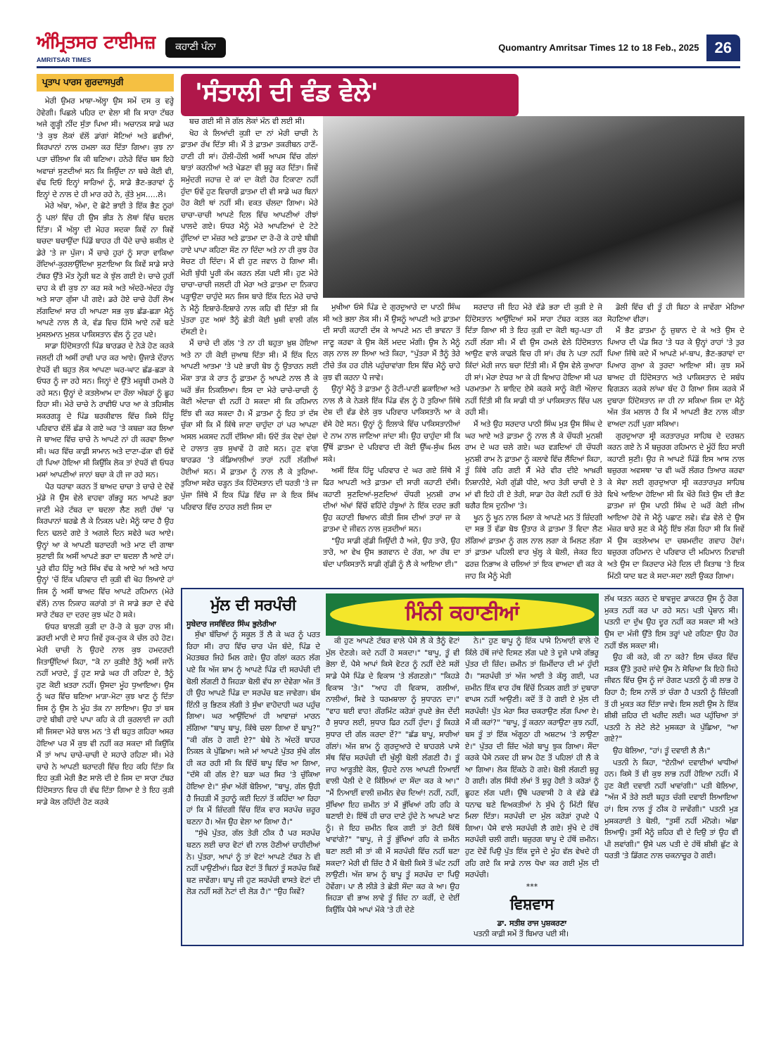ਅੰਮ੍ਰਿਤਸਰ ਟਾਈਮਜ਼
AMRITSAR TIMES
ਕਹਾਣੀ ਪੰਨਾ
Quomantry Amritsar Times 12 to 18 Feb., 2025 26
ਪ੍ਰਤਾਪ ਪਾਰਸ ਗੁਰਦਾਸਪੁਰੀ
ਮੇਰੀ ਉਮਰ ਮਾਸ਼ਾ-ਅੱਲ੍ਹਾ ਉਸ ਸਮੇਂ ਦਸ ਕੁ ਵਰ੍ਹੇ ਹੋਵੇਗੀ। ਪਿਛਲੇ ਪਹਿਰ ਦਾ ਵੇਲਾ ਸੀ ਕਿ ਸਾਰਾ ਟੱਬਰ ਅਜੇ ਗੂੜ੍ਹੀ ਨੀਂਦ ਸੁੱਤਾ ਪਿਆ ਸੀ। ਅਚਾਨਕ ਸਾਡੇ ਘਰ 'ਤੇ ਕੁਝ ਲੋਕਾਂ ਵੱਲੋਂ ਡਾਂਗਾਂ ਸੋਟਿਆਂ ਅਤੇ ਛਵੀਆਂ, ਕਿਰਪਾਨਾਂ ਨਾਲ ਹਮਲਾ ਕਰ ਦਿੱਤਾ ਗਿਆ। ਕੁਝ ਨਾ ਪਤਾ ਚੱਲਿਆ ਕਿ ਕੀ ਬਣਿਆ। ਹਨੇਰੇ ਵਿੱਚ ਬਸ ਇਹੋ ਅਵਾਜ਼ਾਂ ਸੁਣਦੀਆਂ ਸਨ ਕਿ ਜਿਉਂਦਾ ਨਾ ਬਚੇ ਕੋਈ ਵੀ, ਵੱਢ ਦਿਓ ਇਨ੍ਹਾਂ ਸਾਰਿਆਂ ਨੂੰ, ਸਾਡੇ ਭੈਣ-ਭਰਾਵਾਂ ਨੂੰ ਇਨ੍ਹਾਂ ਦੇ ਨਾਲ ਦੇ ਹੀ ਮਾਰ ਰਹੇ ਨੇ, ਕੁੱਤੇ ਮੁਸ.....ਲੇ।
ਮੇਰੇ ਅੱਬਾ, ਅੰਮਾ, ਦੋ ਛੋਟੇ ਭਾਈ ਤੇ ਇੱਕ ਭੈਣ ਨੂਰਾਂ ਨੂੰ ਪਲਾਂ ਵਿੱਚ ਹੀ ਉਸ ਭੀੜ ਨੇ ਲੋਥਾਂ ਵਿੱਚ ਬਦਲ ਦਿੱਤਾ। ਮੈਂ ਅੱਲ੍ਹਾ ਦੀ ਮੇਹਰ ਸਦਕਾ ਕਿਵੇਂ ਨਾ ਕਿਵੇਂ ਬਚਦਾ ਬਚਾਉਂਦਾ ਪਿੰਡੋਂ ਬਾਹਰ ਹੀ ਪੈਂਦੇ ਚਾਚੇ ਸ਼ਕੀਲ ਦੇ ਡੇਰੇ 'ਤੇ ਜਾ ਪੁੱਜਾ। ਮੈਂ ਚਾਚੇ ਹੁਰਾਂ ਨੂੰ ਸਾਰਾ ਵਾਕਿਆ ਰੋਂਦਿਆਂ-ਕੁਰਲਾਉਂਦਿਆ ਸੁਣਾਇਆ ਕਿ ਕਿਵੇਂ ਸਾਡੇ ਸਾਰੇ ਟੱਬਰ ਉੱਤੇ ਮੌਤ ਨ੍ਹੇਰੀ ਬਣ ਕੇ ਝੁੱਲ ਗਈ ਏ। ਚਾਚੇ ਹੁਰੀਂ ਚਾਹ ਕੇ ਵੀ ਕੁਝ ਨਾ ਕਰ ਸਕੇ ਅਤੇ ਅੰਦਰੋ-ਅੰਦਰ ਹੰਝੂ ਅਤੇ ਸਾਰਾ ਗੁੱਸਾ ਪੀ ਗਏ। ਡਰੇ ਹੋਏ ਚਾਚੇ ਹੋਰੀਂ ਲੋਅ ਲੱਗਦਿਆਂ ਸਾਰ ਹੀ ਆਪਣਾ ਸਭ ਕੁਝ ਛੱਡ-ਛੜਾ ਮੈਨੂੰ ਆਪਣੇ ਨਾਲ ਲੈ ਕੇ, ਵੰਡ ਵਿਚ ਹਿੱਸੇ ਆਏ ਨਵੇਂ ਬਣੇ ਮੁਸਲਮਾਨ ਮੁਲਕ ਪਾਕਿਸਤਾਨ ਵੱਲ ਨੂੰ ਟੁਰ ਪਏ।
ਸਾਡਾ ਹਿੰਦੋਸਤਾਨੀ ਪਿੰਡ ਬਾਰਡਰ ਦੇ ਨੇੜੇ ਹੋਣ ਕਰਕੇ ਜਲਦੀ ਹੀ ਅਸੀਂ ਰਾਵੀ ਪਾਰ ਕਰ ਆਏ। ਉਜਾੜੇ ਦੌਰਾਨ ਏਧਰੋਂ ਵੀ ਬਹੁਤ ਲੋਕ ਆਪਣਾ ਘਰ-ਘਾਟ ਛੱਡ-ਛੜਾ ਕੇ ਓਧਰ ਨੂੰ ਜਾ ਰਹੇ ਸਨ। ਜਿਨ੍ਹਾਂ ਦੇ ਉੱਤੇ ਮਜ਼੍ਹਬੀ ਹਮਲੇ ਹੋ ਰਹੇ ਸਨ। ਉਨ੍ਹਾਂ ਦੇ ਕਤਲੇਆਮ ਦਾ ਰੌਲਾ ਅੰਬਰਾਂ ਨੂੰ ਛੂਹ ਰਿਹਾ ਸੀ। ਮੇਰੇ ਚਾਚੇ ਨੇ ਰਾਵੀਓਂ ਪਾਰ ਆ ਕੇ ਤਹਿਸੀਲ ਸਕਰਗੜ੍ਹ ਦੇ ਪਿੰਡ ਬਰਕੀਵਾਲ ਵਿੱਚ ਕਿਸੇ ਹਿੰਦੂ ਪਰਿਵਾਰ ਵੱਲੋਂ ਛੱਡ ਕੇ ਗਏ ਘਰ 'ਤੇ ਕਬਜ਼ਾ ਕਰ ਲਿਆ ਜੋ ਬਾਅਦ ਵਿੱਚ ਚਾਚੇ ਨੇ ਆਪਣੇ ਨਾਂ ਹੀ ਕਰਵਾ ਲਿਆ ਸੀ। ਘਰ ਵਿੱਚ ਕਾਫ਼ੀ ਸਾਮਾਨ ਅਤੇ ਦਾਣਾ-ਫੱਕਾ ਵੀ ਓਵੇਂ ਹੀ ਪਿਆ ਹੋਇਆ ਸੀ ਕਿਉਂਕਿ ਲੋਕ ਤਾਂ ਏਧਰੋਂ ਵੀ ਓਧਰ ਮਸਾਂ ਆਪਣੀਆਂ ਜਾਨਾਂ ਬਚਾ ਕੇ ਹੀ ਜਾ ਰਹੇ ਸਨ।
ਪੈਰ ਧਰਾਵਾ ਕਰਨ ਤੋਂ ਬਾਅਦ ਚਾਚਾ ਤੇ ਚਾਚੇ ਦੇ ਦੋਵੇਂ ਮੁੰਡੇ ਜੋ ਉਸ ਵੇਲੇ ਵਾਹਵਾ ਗੱਭਰੂ ਸਨ ਆਪਣੇ ਭਰਾ ਜਾਣੀ ਮੇਰੇ ਟੱਬਰ ਦਾ ਬਦਲਾ ਲੈਣ ਲਈ ਹੱਥਾਂ 'ਚ ਕਿਰਪਾਨਾਂ ਬਰਛੇ ਲੈ ਕੇ ਨਿਕਲ ਪਏ। ਮੈਨੂੰ ਯਾਦ ਹੈ ਉਹ ਦਿਨ ਢਲਦੇ ਗਏ ਤੇ ਅਗਲੇ ਦਿਨ ਸਵੇਰੇ ਘਰ ਆਏ। ਉਨ੍ਹਾਂ ਆ ਕੇ ਆਪਣੀ ਬਰਾਦਰੀ ਅਤੇ ਮਾਣ ਦੀ ਗਾਥਾ ਸੁਣਾਈ ਕਿ ਅਸੀਂ ਆਪਣੇ ਭਰਾ ਦਾ ਬਦਲਾ ਲੈ ਆਏ ਹਾਂ। ਪੂਰੇ ਵੀਹ ਹਿੰਦੂ ਅਤੇ ਸਿੱਖ ਵੱਢ ਕੇ ਆਏ ਆਂ ਅਤੇ ਆਹ ਉਨ੍ਹਾਂ 'ਚੋਂ ਇੱਕ ਪਰਿਵਾਰ ਦੀ ਕੁੜੀ ਵੀ ਖੋਹ ਲਿਆਏ ਹਾਂ ਜਿਸ ਨੂੰ ਅਸੀਂ ਬਾਅਦ ਵਿੱਚ ਆਪਣੇ ਰਹਿਮਾਨ (ਮੇਰੇ ਵੱਲੋਂ) ਨਾਲ ਨਿਕਾਹ ਕਰਾਂਗੇ ਤਾਂ ਜੋ ਸਾਡੇ ਭਰਾ ਦੇ ਵੱਢੇ ਸਾਰੇ ਟੱਬਰ ਦਾ ਦਰਦ ਕੁਝ ਘੱਟ ਹੋ ਸਕੇ।
ਓਧਰ ਬਾਲੜੀ ਕੁੜੀ ਦਾ ਰੋ-ਰੋ ਕੇ ਬੁਰਾ ਹਾਲ ਸੀ। ਡਰਦੀ ਮਾਰੀ ਦੇ ਸਾਹ ਜਿਵੇਂ ਰੁਕ-ਰੁਕ ਕੇ ਚੱਲ ਰਹੇ ਹੋਣ। ਮੇਰੀ ਚਾਚੀ ਨੇ ਉਹਦੇ ਨਾਲ ਕੁਝ ਹਮਦਰਦੀ ਜਿਤਾਉਂਦਿਆਂ ਕਿਹਾ, "ਕੋ ਨਾ ਕੁੜੀਏ ਤੈਨੂੰ ਅਸੀਂ ਜਾਨੋਂ ਨਹੀਂ ਮਾਰਦੇ, ਤੂੰ ਹੁਣ ਸਾਡੇ ਘਰ ਹੀ ਰਹਿਣਾ ਏ, ਤੈਨੂੰ ਹੁਣ ਕੋਈ ਖ਼ਤਰਾ ਨਹੀਂ। ਉਸਦਾ ਮੂੰਹ ਧੁਆਇਆ। ਉਸ ਨੂੰ ਘਰ ਵਿੱਚ ਬਣਿਆ ਮਾੜਾ-ਮੋਟਾ ਕੁਝ ਖਾਣ ਨੂੰ ਦਿੱਤਾ ਜਿਸ ਨੂੰ ਉਸ ਨੇ ਮੂੰਹ ਤੱਕ ਨਾ ਲਾਇਆ। ਉਹ ਤਾਂ ਬਸ ਹਾਏ ਬੀਬੀ ਹਾਏ ਪਾਪਾ ਕਹਿ ਕੇ ਹੀ ਕੁਰਲਾਈ ਜਾ ਰਹੀ ਸੀ ਜਿਸਦਾ ਮੇਰੇ ਬਾਲ ਮਨ 'ਤੇ ਵੀ ਬਹੁਤ ਗਹਿਰਾ ਅਸਰ ਹੋਇਆ ਪਰ ਮੈਂ ਕੁਝ ਵੀ ਨਹੀਂ ਕਰ ਸਕਦਾ ਸੀ ਕਿਉਂਕਿ ਮੈਂ ਤਾਂ ਆਪ ਚਾਚੇ-ਚਾਚੀ ਦੇ ਸਹਾਰੇ ਰਹਿਣਾ ਸੀ। ਮੇਰੇ ਚਾਚੇ ਨੇ ਆਪਣੀ ਬਰਾਦਰੀ ਵਿੱਚ ਇਹ ਕਹਿ ਦਿੱਤਾ ਕਿ ਇਹ ਕੁੜੀ ਮੇਰੀ ਭੈਣ ਸਾਲੋ ਦੀ ਏ ਜਿਸ ਦਾ ਸਾਰਾ ਟੱਬਰ ਹਿੰਦੋਸਤਾਨ ਵਿਚ ਹੀ ਵੱਢ ਦਿੱਤਾ ਗਿਆ ਏ ਤੇ ਇਹ ਕੁੜੀ ਸਾਡੇ ਕੋਲ ਰਹਿੰਦੀ ਹੋਣ ਕਰਕੇ
'ਸੰਤਾਲੀ ਦੀ ਵੰਡ ਵੇਲੇ'
ਬਚ ਗਈ ਸੀ ਜੋ ਗੱਲ ਲੋਕਾਂ ਮੰਨ ਵੀ ਲਈ ਸੀ।
ਖੋਹ ਕੇ ਲਿਆਂਦੀ ਕੁੜੀ ਦਾ ਨਾਂ ਮੇਰੀ ਚਾਚੀ ਨੇ ਫ਼ਾਤਮਾ ਰੱਖ ਦਿੱਤਾ ਸੀ। ਮੈਂ ਤੇ ਫ਼ਾਤਮਾ ਤਕਰੀਬਨ ਹਾਣੋਂ-ਹਾਣੀ ਹੀ ਸਾਂ। ਹੌਲੀ-ਹੌਲੀ ਅਸੀਂ ਆਪਸ ਵਿੱਚ ਗੱਲਾਂ ਬਾਤਾਂ ਕਰਨੀਆਂ ਅਤੇ ਖੇਡਣਾ ਵੀ ਸ਼ੁਰੂ ਕਰ ਦਿੱਤਾ। ਜਿਵੇਂ ਸਮੁੰਦਰੀ ਜਹਾਜ਼ ਦੇ ਕਾਂ ਦਾ ਕੋਈ ਹੋਰ ਟਿਕਾਣਾ ਨਹੀਂ ਹੁੰਦਾ ਓਵੇਂ ਹੁਣ ਵਿਚਾਰੀ ਫ਼ਾਤਮਾ ਦੀ ਵੀ ਸਾਡੇ ਘਰ ਬਿਨਾਂ ਹੋਰ ਕੋਈ ਥਾਂ ਨਹੀਂ ਸੀ। ਵਕਤ ਚੱਲਦਾ ਗਿਆ। ਮੇਰੇ ਚਾਚਾ-ਚਾਚੀ ਆਪਣੇ ਦਿਲ ਵਿੱਚ ਆਪਣੀਆਂ ਰੀਝਾਂ ਪਾਲਦੇ ਗਏ। ਓਧਰ ਮੈਨੂੰ ਮੇਰੇ ਆਪਣਿਆਂ ਦੇ ਟੋਟੇ ਹੁੰਦਿਆਂ ਦਾ ਮੰਜ਼ਰ ਅਤੇ ਫ਼ਾਤਮਾ ਦਾ ਰੋ-ਰੋ ਕੇ ਹਾਏ ਬੀਬੀ ਹਾਏ ਪਾਪਾ ਕਹਿਣਾ ਸੌਣ ਨਾ ਦਿੰਦਾ ਅਤੇ ਨਾ ਹੀ ਕੁਝ ਹੋਰ ਸੋਚਣ ਹੀ ਦਿੰਦਾ। ਮੈਂ ਵੀ ਹੁਣ ਜਵਾਨ ਹੋ ਗਿਆ ਸੀ। ਮੇਰੀ ਬੁੱਧੀ ਪੂਰੀ ਕੰਮ ਕਰਨ ਲੱਗ ਪਈ ਸੀ। ਹੁਣ ਮੇਰੇ ਚਾਚਾ-ਚਾਚੀ ਜਲਦੀ ਹੀ ਮੇਰਾ ਅਤੇ ਫ਼ਾਤਮਾ ਦਾ ਨਿਕਾਹ ਪੜ੍ਹਾਉਣਾ ਚਾਹੁੰਦੇ ਸਨ ਜਿਸ ਬਾਰੇ ਇੱਕ ਦਿਨ ਮੇਰੇ ਚਾਚੇ ਨੇ ਮੈਨੂੰ ਇਸ਼ਾਰੇ-ਇਸ਼ਾਰੇ ਨਾਲ ਕਹਿ ਵੀ ਦਿੱਤਾ ਸੀ ਕਿ ਪੁੱਤਰਾ ਹੁਣ ਅਸਾਂ ਤੈਨੂੰ ਛੇਤੀ ਕੋਈ ਖ਼ੁਸ਼ੀ ਵਾਲੀ ਗੱਲ ਦੱਸਣੀ ਏ।
ਮੈਂ ਚਾਚੇ ਦੀ ਗੱਲ 'ਤੇ ਨਾ ਹੀ ਬਹੁਤਾ ਖ਼ੁਸ਼ ਹੋਇਆ ਅਤੇ ਨਾ ਹੀ ਕੋਈ ਜੁਆਬ ਦਿੱਤਾ ਸੀ। ਮੈਂ ਇੱਕ ਦਿਨ ਆਪਣੀ ਆਤਮਾ 'ਤੇ ਪਏ ਭਾਰੀ ਬੋਝ ਨੂੰ ਉਤਾਰਨ ਲਈ ਮੌਕਾ ਤਾੜ ਕੇ ਰਾਤ ਨੂੰ ਫ਼ਾਤਮਾ ਨੂੰ ਆਪਣੇ ਨਾਲ ਲੈ ਕੇ ਘਰੋਂ ਭੱਜ ਨਿਕਲਿਆ। ਇਸ ਦਾ ਮੇਰੇ ਚਾਚੇ-ਚਾਚੀ ਨੂੰ ਕੋਈ ਅੰਦਾਜ਼ਾ ਵੀ ਨਹੀਂ ਹੋ ਸਕਦਾ ਸੀ ਕਿ ਰਹਿਮਾਨ ਇੰਝ ਵੀ ਕਰ ਸਕਦਾ ਹੈ। ਮੈਂ ਫ਼ਾਤਮਾ ਨੂੰ ਇਹ ਤਾਂ ਦੱਸ ਚੁੱਕਾ ਸੀ ਕਿ ਮੈਂ ਕਿੱਥੇ ਜਾਣਾ ਚਾਹੁੰਦਾ ਹਾਂ ਪਰ ਆਪਣਾ ਅਸਲ ਮਕਸਦ ਨਹੀਂ ਦੱਸਿਆ ਸੀ। ਓਦੋਂ ਤੱਕ ਦੋਵਾਂ ਦੇਸ਼ਾਂ ਦੇ ਹਾਲਾਤ ਕੁਝ ਸੁਖਾਵੇਂ ਹੋ ਗਏ ਸਨ। ਹੁਣ ਵਾਂਗ ਬਾਰਡਰ 'ਤੇ ਕੰਡਿਆਲੀਆਂ ਤਾਰਾਂ ਨਹੀਂ ਲੱਗੀਆਂ ਹੋਈਆਂ ਸਨ। ਮੈਂ ਫ਼ਾਤਮਾ ਨੂੰ ਨਾਲ ਲੈ ਕੇ ਤੁਰਿਆ-ਤੁਰਿਆ ਸਵੇਰ ਚੜ੍ਹਨ ਤੱਕ ਹਿੰਦੋਸਤਾਨ ਦੀ ਧਰਤੀ 'ਤੇ ਜਾ ਪੁੱਜਾ ਜਿੱਥੇ ਮੈਂ ਇਕ ਪਿੰਡ ਵਿੱਚ ਜਾ ਕੇ ਇਕ ਸਿੱਖ ਪਰਿਵਾਰ ਵਿੱਚ ਠਾਹਰ ਲਈ ਜਿਸ ਦਾ
ਮੁਖੀਆ ਓਸੇ ਪਿੰਡ ਦੇ ਗੁਰਦੁਆਰੇ ਦਾ ਪਾਠੀ ਸਿੰਘ ਸੀ ਅਤੇ ਭਲਾ ਲੋਕ ਸੀ। ਮੈਂ ਉਸਨੂੰ ਆਪਣੀ ਅਤੇ ਫ਼ਾਤਮਾ ਦੀ ਸਾਰੀ ਕਹਾਣੀ ਦੱਸ ਕੇ ਆਪਣੇ ਮਨ ਦੀ ਭਾਵਨਾ ਤੋਂ ਜਾਣੂ ਕਰਵਾ ਕੇ ਉਸ ਕੋਲੋਂ ਮਦਦ ਮੰਗੀ। ਉਸ ਨੇ ਮੈਨੂੰ ਗਲ਼ ਨਾਲ ਲਾ ਲਿਆ ਅਤੇ ਕਿਹਾ, "ਪੁੱਤਰਾ ਮੈਂ ਤੈਨੂੰ ਤੇਰੇ ਟੀਚੇ ਤੱਕ ਹਰ ਹੀਲੇ ਪਹੁੰਚਾਵਾਂਗਾ ਇਸ ਵਿੱਚ ਮੈਨੂੰ ਚਾਹੇ ਕੁਝ ਵੀ ਕਰਨਾ ਪੈ ਜਾਵੇ।
ਉਨ੍ਹਾਂ ਮੈਨੂੰ ਤੇ ਫ਼ਾਤਮਾ ਨੂੰ ਰੋਟੀ-ਪਾਣੀ ਛਕਾਇਆ ਅਤੇ ਨਾਲ ਲੈ ਕੇ ਨੇੜਲੇ ਇੱਕ ਪਿੰਡ ਵੱਲ ਨੂੰ ਹੋ ਤੁਰਿਆ ਜਿੱਥੇ ਦੇਸ਼ ਦੀ ਵੰਡ ਵੇਲੇ ਕੁਝ ਪਰਿਵਾਰ ਪਾਕਿਸਤਾਨੋਂ ਆ ਕੇ ਵੱਸੇ ਹੋਏ ਸਨ। ਉਨ੍ਹਾਂ ਨੂੰ ਇਲਾਕੇ ਵਿੱਚ ਪਾਕਿਸਤਾਨੀਆਂ ਦੇ ਨਾਮ ਨਾਲ ਜਾਣਿਆ ਜਾਂਦਾ ਸੀ। ਉਹ ਚਾਹੁੰਦਾ ਸੀ ਕਿ ਉੱਥੋਂ ਫ਼ਾਤਮਾ ਦੇ ਪਰਿਵਾਰ ਦੀ ਕੋਈ ਉੱਘ-ਸੁੱਘ ਮਿਲ ਸਕੇ।
ਅਸੀਂ ਇੱਕ ਹਿੰਦੂ ਪਰਿਵਾਰ ਦੇ ਘਰ ਗਏ ਜਿੱਥੇ ਮੈਂ ਫਿਰ ਆਪਣੀ ਅਤੇ ਫ਼ਾਤਮਾ ਦੀ ਸਾਰੀ ਕਹਾਣੀ ਦੱਸੀ। ਕਹਾਣੀ ਸੁਣਦਿਆਂ-ਸੁਣਦਿਆਂ ਚੌਧਰੀ ਮੁਨਸ਼ੀ ਰਾਮ ਦੀਆਂ ਅੱਖਾਂ ਵਿੱਚੋਂ ਵਹਿੰਦੇ ਹੰਝੂਆਂ ਨੇ ਇੱਕ ਦਰਦ ਭਰੀ ਉਹ ਕਹਾਣੀ ਬਿਆਨ ਕੀਤੀ ਜਿਸ ਦੀਆਂ ਤਾਰਾਂ ਜਾ ਕੇ ਫ਼ਾਤਮਾ ਦੇ ਜੀਵਨ ਨਾਲ ਜੁੜਦੀਆਂ ਸਨ।
"ਉਹ ਸਾਡੀ ਗੁੱਡੀ ਜਿਉਂਦੀ ਹੈ ਅਜੇ, ਉਹ ਤਾਰੋ, ਉਹ ਤਾਰੋ, ਆ ਵੇਖ ਉਸ ਭਗਵਾਨ ਦੇ ਰੰਗ, ਆ ਰੱਬ ਦਾ ਬੰਦਾ ਪਾਕਿਸਤਾਨੋਂ ਸਾਡੀ ਗੁੱਡੀ ਨੂੰ ਲੈ ਕੇ ਆਇਆ ਈ।"
ਸਰਦਾਰ ਜੀ ਇਹ ਮੇਰੇ ਵੱਡੇ ਭਰਾ ਦੀ ਕੁੜੀ ਏ ਜੋ ਹਿੰਦੋਸਤਾਨ ਆਉਂਦਿਆਂ ਸਮੇਂ ਸਾਰਾ ਟੱਬਰ ਕਤਲ ਕਰ ਦਿੱਤਾ ਗਿਆ ਸੀ ਤੇ ਇਹ ਕੁੜੀ ਦਾ ਕੋਈ ਥਹੁ-ਪਤਾ ਹੀ ਨਹੀਂ ਲੱਗਾ ਸੀ। ਮੈਂ ਵੀ ਉਸ ਹਮਲੇ ਵੇਲੇ ਹਿੰਦੋਸਤਾਨ ਆਉਣ ਵਾਲੇ ਕਾਫਲੇ ਵਿਚ ਹੀ ਸਾਂ। ਰੱਬ ਨੇ ਪਤਾ ਨਹੀਂ ਕਿੱਦਾਂ ਮੇਰੀ ਜਾਨ ਬਚਾ ਦਿੱਤੀ ਸੀ। ਮੈਂ ਉਸ ਵੇਲੇ ਕੁਆਰਾ ਹੀ ਸਾਂ। ਮੇਰਾ ਏਧਰ ਆ ਕੇ ਹੀ ਵਿਆਹ ਹੋਇਆ ਸੀ ਪਰ ਪਰਮਾਤਮਾ ਨੇ ਸ਼ਾਇਦ ਏਸੇ ਕਰਕੇ ਸਾਨੂੰ ਕੋਈ ਔਲਾਦ ਨਹੀਂ ਦਿੱਤੀ ਸੀ ਕਿ ਸਾਡੀ ਧੀ ਤਾਂ ਪਾਕਿਸਤਾਨ ਵਿੱਚ ਪਲ ਰਹੀ ਸੀ।
ਮੈਂ ਅਤੇ ਉਹ ਸਰਦਾਰ ਪਾਠੀ ਸਿੰਘ ਮੁੜ ਉਸ ਸਿੰਘ ਦੇ ਘਰ ਆਏ ਅਤੇ ਫ਼ਾਤਮਾ ਨੂੰ ਨਾਲ ਲੈ ਕੇ ਚੌਧਰੀ ਮੁਨਸ਼ੀ ਰਾਮ ਦੇ ਘਰ ਚਲੇ ਗਏ। ਘਰ ਵੜਦਿਆਂ ਹੀ ਚੌਧਰੀ ਮੁਨਸ਼ੀ ਰਾਮ ਨੇ ਫ਼ਾਤਮਾ ਨੂੰ ਕਲਾਵੇ ਵਿੱਚ ਲੈਂਦਿਆਂ ਕਿਹਾ, ਤੂੰ ਕਿੱਥੇ ਰਹਿ ਗਈ ਸੈਂ ਮੇਰੇ ਵੀਰ ਦੀਏ ਆਖ਼ਰੀ ਨਿਸ਼ਾਨੀਏ, ਮੇਰੀ ਗੁੱਡੀ ਧੀਏ, ਆਹ ਤੇਰੀ ਚਾਚੀ ਏ ਤੇ ਮਾਂ ਵੀ ਇਹੋ ਹੀ ਏ ਤੇਰੀ, ਸਾਡਾ ਹੋਰ ਕੋਈ ਨਹੀਂ ਓ ਤੇਰੇ ਬਗੈਰ ਇਸ ਦੁਨੀਆ 'ਤੇ।
ਖੂਨ ਨੂੰ ਖੂਨ ਨਾਲ ਮਿਲਾ ਕੇ ਆਪਣੇ ਮਨ ਤੋਂ ਜ਼ਿੰਦਗੀ ਦਾ ਸਭ ਤੋਂ ਵੱਡਾ ਬੋਝ ਉਤਾਰ ਕੇ ਫ਼ਾਤਮਾ ਤੋਂ ਵਿਦਾ ਲੈਣ ਲੱਗਿਆਂ ਫ਼ਾਤਮਾ ਨੂੰ ਗਲ ਨਾਲ ਲਗਾ ਕੇ ਮਿਲਣ ਲੱਗਾ ਤਾਂ ਫ਼ਾਤਮਾ ਪਹਿਲੀ ਵਾਰ ਖੁੱਲ੍ਹ ਕੇ ਬੋਲੀ, ਜੇਕਰ ਇਹ ਫਰਜ਼ ਨਿਭਾਅ ਕੇ ਚਲਿਆਂ ਤਾਂ ਇਕ ਵਾਅਦਾ ਵੀ ਕਰ ਕੇ ਜਾਹ ਕਿ ਮੈਨੂੰ ਮੇਰੀ
ਡੋਲੀ ਵਿੱਚ ਵੀ ਤੂੰ ਹੀ ਬਿਠਾ ਕੇ ਜਾਵੇਂਗਾ ਮੇਰਿਆ ਸੋਹਣਿਆ ਵੀਰਾ।
ਮੈਂ ਭੈਣ ਫ਼ਾਤਮਾ ਨੂੰ ਜ਼ੁਬਾਨ ਦੇ ਕੇ ਅਤੇ ਉਸ ਦੇ ਪਿਆਰ ਦੀ ਪੰਡ ਸਿਰ 'ਤੇ ਧਰ ਕੇ ਉਨ੍ਹਾਂ ਰਾਹਾਂ 'ਤੇ ਤੁਰ ਪਿਆ ਜਿੱਥੇ ਕਦੇ ਮੈਂ ਆਪਣੇ ਮਾਂ-ਬਾਪ, ਭੈਣ-ਭਰਾਵਾਂ ਦਾ ਪਿਆਰ ਗੁਆ ਕੇ ਤੁਰਦਾ ਆਇਆ ਸੀ। ਕੁਝ ਸਮੇਂ ਬਾਅਦ ਹੀ ਹਿੰਦੋਸਤਾਨ ਅਤੇ ਪਾਕਿਸਤਾਨ ਦੇ ਸਬੰਧ ਵਿਗੜਨ ਕਰਕੇ ਲਾਂਘਾ ਬੰਦ ਹੋ ਗਿਆ ਜਿਸ ਕਰਕੇ ਮੈਂ ਦੁਬਾਰਾ ਹਿੰਦੋਸਤਾਨ ਜਾ ਹੀ ਨਾ ਸਕਿਆ ਜਿਸ ਦਾ ਮੈਨੂੰ ਅੱਜ ਤੱਕ ਮਲਾਲ ਹੈ ਕਿ ਮੈਂ ਆਪਣੀ ਭੈਣ ਨਾਲ ਕੀਤਾ ਵਾਅਦਾ ਨਹੀਂ ਪੁਗਾ ਸਕਿਆ।
ਗੁਰਦੁਆਰਾ ਸ੍ਰੀ ਕਰਤਾਰਪੁਰ ਸਾਹਿਬ ਦੇ ਦਰਸ਼ਨ ਕਰਨ ਗਏ ਨੇ ਮੈਂ ਬਜ਼ੁਰਗ ਰਹਿਮਾਨ ਦੇ ਮੂੰਹੋਂ ਇਹ ਸਾਰੀ ਕਹਾਣੀ ਸੁਣੀ। ਉਹ ਜੋ ਆਪਣੇ ਪਿੰਡੋਂ ਇਸ ਆਸ ਨਾਲ ਬਜ਼ੁਰਗ ਅਵਸਥਾ 'ਚ ਵੀ ਘਰੋਂ ਲੰਗਰ ਤਿਆਰ ਕਰਵਾ ਕੇ ਸੇਵਾ ਲਈ ਗੁਰਦੁਆਰਾ ਸ੍ਰੀ ਕਰਤਾਰਪੁਰ ਸਾਹਿਬ ਵਿਖੇ ਆਇਆ ਹੋਇਆ ਸੀ ਕਿ ਖੌਰੇ ਕਿਤੇ ਉਸ ਦੀ ਭੈਣ ਫ਼ਾਤਮਾ ਜਾਂ ਉਸ ਪਾਠੀ ਸਿੰਘ ਦੇ ਘਰੋਂ ਕੋਈ ਜੀਅ ਆਇਆ ਹੋਵੇ ਜੋ ਮੈਨੂੰ ਪਛਾਣ ਲਵੇ। ਵੰਡ ਵੇਲੇ ਦੇ ਉਸ ਮੰਜ਼ਰ ਬਾਰੇ ਸੁਣ ਕੇ ਮੈਨੂੰ ਇੰਝ ਲੱਗ ਰਿਹਾ ਸੀ ਕਿ ਜਿਵੇਂ ਮੈਂ ਉਸ ਕਤਲੇਆਮ ਦਾ ਚਸ਼ਮਦੀਦ ਗਵਾਹ ਹੋਵਾਂ। ਬਜ਼ੁਰਗ ਰਹਿਮਾਨ ਦੇ ਪਰਿਵਾਰ ਦੀ ਮਹਿਮਾਨ ਨਿਵਾਜ਼ੀ ਅਤੇ ਉਸ ਦਾ ਕਿਰਦਾਰ ਮੇਰੇ ਦਿਲ ਦੀ ਕਿਤਾਬ 'ਤੇ ਇਕ ਮਿੱਠੀ ਯਾਦ ਬਣ ਕੇ ਸਦਾ-ਸਦਾ ਲਈ ਉਕਰ ਗਿਆ।
ਮੁੱਲ ਦੀ ਸਰਪੰਚੀ
ਸੂਬੇਦਾਰ ਜਸਵਿੰਦਰ ਸਿੰਘ ਭੁਲੇਰੀਆ
ਸੁੱਖਾ ਬੱਚਿਆਂ ਨੂੰ ਸਕੂਲ ਤੋਂ ਲੈ ਕੇ ਘਰ ਨੂੰ ਪਰਤ ਰਿਹਾ ਸੀ। ਰਾਹ ਵਿੱਚ ਚਾਰ ਪੰਜ ਬੰਦੇ, ਪਿੰਡ ਦੇ ਮੋਹਤਬਰ ਜਿਹੇ ਮਿਲ ਗਏ। ਉਹ ਗੱਲਾਂ ਕਰਨ ਲੱਗ ਪਏ ਕਿ ਅੱਜ ਸ਼ਾਮ ਨੂੰ ਆਪਣੇ ਪਿੰਡ ਦੀ ਸਰਪੰਚੀ ਦੀ ਬੋਲੀ ਲੱਗਣੀ ਹੈ ਜਿਹੜਾ ਬੋਲੀ ਵੱਧ ਲਾ ਦੇਵੇਗਾ ਅੱਜ ਤੋਂ ਹੀ ਉਹ ਆਪਣੇ ਪਿੰਡ ਦਾ ਸਰਪੰਚ ਬਣ ਜਾਵੇਗਾ। ਬੱਸ ਇੰਨੀ ਕੁ ਭਿਣਕ ਲੱਗੀ ਤੇ ਸੁੱਖਾ ਵਾਹੋਦਾਹੀ ਘਰ ਪਹੁੰਚ ਗਿਆ। ਘਰ ਆਉਂਦਿਆਂ ਹੀ ਆਵਾਜ਼ਾਂ ਮਾਰਨ ਲੱਗਿਆ "ਬਾਪੂ ਬਾਪੂ, ਕਿੱਥੇ ਚਲਾ ਗਿਆ ਏਂ ਬਾਪੂ?" "ਕੀ ਗੱਲ ਹੋ ਗਈ ਏ?" ਬੇਬੇ ਨੇ ਅੰਦਰੋਂ ਬਾਹਰ ਨਿਕਲ ਕੇ ਪੁੱਛਿਆ। ਅਜੇ ਮਾਂ ਆਪਣੇ ਪੁੱਤਰ ਸੁੱਖੇ ਗੱਲ ਹੀ ਕਰ ਰਹੀ ਸੀ ਕਿ ਵਿੱਚੋਂ ਬਾਪੂ ਵਿੱਚ ਆ ਗਿਆ, "ਦੱਸੋ ਕੀ ਗੱਲ ਏ? ਬੜਾ ਘਰ ਸਿਰ 'ਤੇ ਚੁੱਕਿਆ ਹੋਇਆ ਏ।" ਸੁੱਖਾ ਅੱਗੋਂ ਬੋਲਿਆ, "ਬਾਪੂ, ਗੱਲ ਉਹੀ ਹੈ ਜਿਹੜੀ ਮੈਂ ਤੁਹਾਨੂੰ ਕਈ ਦਿਨਾਂ ਤੋਂ ਕਹਿੰਦਾ ਆ ਰਿਹਾ ਹਾਂ ਕਿ ਮੈਂ ਜ਼ਿੰਦਗੀ ਵਿੱਚ ਇੱਕ ਵਾਰ ਸਰਪੰਚ ਜ਼ਰੂਰ ਬਣਨਾ ਹੈ। ਅੱਜ ਉਹ ਵੇਲਾ ਆ ਗਿਆ ਹੈ।"
"ਸੁੱਖੇ ਪੁੱਤਰ, ਗੱਲ ਤੇਰੀ ਠੀਕ ਹੈ ਪਰ ਸਰਪੰਚ ਬਣਨ ਲਈ ਚਾਰ ਵੋਟਾਂ ਵੀ ਨਾਲ ਹੋਣੀਆਂ ਚਾਹੀਦੀਆਂ ਨੇ। ਪੁੱਤਰਾ, ਆਪਾਂ ਨੂੰ ਤਾਂ ਵੋਟਾਂ ਆਪਣੇ ਟੱਬਰ ਨੇ ਵੀ ਨਹੀਂ ਪਾਉਣੀਆਂ। ਫਿਰ ਵੋਟਾਂ ਤੋਂ ਬਿਨਾਂ ਤੂੰ ਸਰਪੰਚ ਕਿਵੇਂ ਬਣ ਜਾਵੇਂਗਾ। ਬਾਪੂ ਜੀ ਹੁਣ ਸਰਪੰਚੀ ਵਾਸਤੇ ਵੋਟਾਂ ਦੀ ਲੋੜ ਨਹੀਂ ਸਗੋਂ ਨੋਟਾਂ ਦੀ ਲੋੜ ਹੈ।" "ਉਹ ਕਿਵੇਂ?
ਮਿੰਨੀ ਕਹਾਣੀਆਂ
ਕੀ ਹੁਣ ਆਪਣੇ ਟੱਬਰ ਵਾਲੇ ਪੈਸੇ ਲੈ ਕੇ ਤੈਨੂੰ ਵੋਟਾਂ ਮੁੱਲ ਦੇਣਗੇ। ਕਦੇ ਨਹੀਂ ਹੋ ਸਕਦਾ।" "ਬਾਪੂ, ਤੂੰ ਵੀ ਭੋਲਾ ਏਂ, ਪੈਸੇ ਆਪਾਂ ਕਿਸੇ ਵੋਟਰ ਨੂੰ ਨਹੀਂ ਦੇਣੇ ਸਗੋਂ ਸਾਡੇ ਪੈਸੇ ਪਿੰਡ ਦੇ ਵਿਕਾਸ 'ਤੇ ਲੱਗਣਗੇ।" "ਕਿਹੜੇ ਵਿਕਾਸ 'ਤੇ।" "ਆਹ ਹੀ ਵਿਕਾਸ, ਗਲੀਆਂ, ਨਾਲੀਆਂ, ਸਿਵੇ ਤੇ ਧਰਮਸ਼ਾਲਾ ਨੂੰ ਸੁਧਾਰਨ ਦਾ।" "ਵਾਹ ਬਈ ਵਾਹ! ਗੌਰਮਿੰਟ ਕਰੋੜਾਂ ਰੁਪਏ ਭੇਜ ਦੇਂਦੀ ਹੈ ਸੁਧਾਰ ਲਈ, ਸੁਧਾਰ ਫਿਰ ਨਹੀਂ ਹੁੰਦਾ। ਤੂੰ ਕਿਹੜੇ ਸੁਧਾਰ ਦੀ ਗੱਲ ਕਰਦਾ ਏਂ?" "ਛੱਡ ਬਾਪੂ, ਸਾਰੀਆਂ ਗੱਲਾਂ। ਅੱਜ ਸ਼ਾਮ ਨੂੰ ਗੁਰਦੁਆਰੇ ਦੇ ਬਾਹਰਲੇ ਪਾਸੇ ਸੱਥ ਵਿੱਚ ਸਰਪੰਚੀ ਦੀ ਖੁੱਲ੍ਹੀ ਬੋਲੀ ਲੱਗਣੀ ਹੈ। ਤੂੰ ਜਾਹ ਆੜ੍ਹਤੀਏ ਕੋਲ, ਉਹਦੇ ਨਾਲ ਆਪਣੀ ਨਿਆਈਂ ਵਾਲੀ ਪੈਲੀ ਦੇ ਦੋ ਕਿੱਲਿਆਂ ਦਾ ਸੌਦਾ ਕਰ ਕੇ ਆ।" "ਮੈਂ ਨਿਆਈਂ ਵਾਲੀ ਜ਼ਮੀਨ ਵੇਚ ਦਿਆਂ! ਨਹੀਂ, ਨਹੀਂ, ਸੁੱਖਿਆ ਇਹ ਜ਼ਮੀਨ ਤਾਂ ਮੈਂ ਭੁੱਖਿਆਂ ਰਹਿ ਰਹਿ ਕੇ ਬਣਾਈ ਏ। ਇੱਥੋਂ ਹੀ ਚਾਰ ਦਾਣੇ ਹੁੰਦੇ ਨੇ ਆਪਣੇ ਖਾਣ ਨੂੰ। ਜੇ ਇਹ ਜ਼ਮੀਨ ਵਿਕ ਗਈ ਤਾਂ ਰੋਟੀ ਕਿੱਥੋਂ ਖਾਵਾਂਗੇ?" "ਬਾਪੂ, ਜੇ ਤੂੰ ਭੁੱਖਿਆਂ ਰਹਿ ਕੇ ਜ਼ਮੀਨ ਬਣਾ ਲਈ ਸੀ ਤਾਂ ਕੀ ਮੈਂ ਸਰਪੰਚੀ ਵਿੱਚ ਨਹੀਂ ਬਣਾ ਸਕਦਾ? ਮੇਰੀ ਵੀ ਜ਼ਿੱਦ ਹੈ ਮੈਂ ਬੋਲੀ ਕਿਸੇ ਤੋਂ ਘੱਟ ਨਹੀਂ ਲਾਉਣੀ। ਅੱਜ ਸ਼ਾਮ ਨੂੰ ਬਾਪੂ ਤੂੰ ਸਰਪੰਚ ਦਾ ਪਿਉ ਹੋਵੇਂਗਾ। ਪਾ ਲੈ ਲੀੜੇ ਤੇ ਛੇਤੀ ਸੌਦਾ ਕਰ ਕੇ ਆ। ਉਹ ਜਿਹੜਾ ਵੀ ਭਾਅ ਲਾਵੇ ਤੂੰ ਜ਼ਿੱਦ ਨਾ ਕਰੀਂ, ਦੇ ਦੇਈਂ ਕਿਉਂਕਿ ਪੈਸੇ ਆਪਾਂ ਮੌਕੇ 'ਤੇ ਹੀ ਦੇਣੇ
ਨੇ।" ਹੁਣ ਬਾਪੂ ਨੂੰ ਇੱਕ ਪਾਸੇ ਨਿਆਈ ਵਾਲੇ ਦੋ ਕਿੱਲੇ ਹੱਥੋਂ ਜਾਂਦੇ ਦਿਸਣ ਲੱਗ ਪਏ ਤੇ ਦੂਜੇ ਪਾਸੇ ਗੱਭਰੂ ਪੁੱਤਰ ਦੀ ਜ਼ਿੱਦ। ਜ਼ਮੀਨ ਤਾਂ ਜ਼ਿਮੀਂਦਾਰ ਦੀ ਮਾਂ ਹੁੰਦੀ ਹੈ। "ਸਰਪੰਚੀ ਤਾਂ ਅੱਜ ਆਈ ਤੇ ਕੱਲ੍ਹ ਗਈ, ਪਰ ਜ਼ਮੀਨ ਇੱਕ ਵਾਰ ਹੱਥ ਵਿੱਚੋਂ ਨਿਕਲ ਗਈ ਤਾਂ ਦੁਬਾਰਾ ਵਾਪਸ ਨਹੀਂ ਆਉਣੀ। ਕਦੋਂ ਤੋਂ ਹੋ ਗਈ ਏ ਮੁੱਲ ਦੀ ਸਰਪੰਚੀ! ਪੁੱਤ ਮੇਰਾ ਸਿਰ ਚਕਰਾਉਣ ਲੱਗ ਪਿਆ ਏ। ਮੈਂ ਕੀ ਕਰਾਂ?" "ਬਾਪੂ, ਤੂੰ ਕਰਨਾ ਕਰਾਉਣਾ ਕੁਝ ਨਹੀਂ, ਬਸ ਤੂੰ ਤਾਂ ਇੱਕ ਅੰਗੂਠਾ ਹੀ ਅਸ਼ਟਾਮ 'ਤੇ ਲਾਉਣਾ ਏ।" ਪੁੱਤਰ ਦੀ ਜ਼ਿੱਦ ਅੱਗੇ ਬਾਪੂ ਝੁਕ ਗਿਆ। ਸੌਦਾ ਕਰਕੇ ਪੈਸੇ ਨਕਦ ਹੀ ਸ਼ਾਮ ਹੋਣ ਤੋਂ ਪਹਿਲਾਂ ਹੀ ਲੈ ਕੇ ਆ ਗਿਆ। ਲੋਕ ਇੱਕਠੇ ਹੋ ਗਏ। ਬੋਲੀ ਲੱਗਣੀ ਸ਼ੁਰੂ ਹੋ ਗਈ। ਗੱਲ ਸਿੱਧੀ ਲੱਖਾਂ ਤੋਂ ਸ਼ੁਰੂ ਹੋਈ ਤੇ ਕਰੋੜਾਂ ਨੂੰ ਛੂਹਣ ਲੱਗ ਪਈ। ਉੱਥੇ ਪਰਵਾਸੀ ਹੋ ਕੇ ਵੱਡੇ ਵੱਡੇ ਧਨਾਢ ਬਣੇ ਵਿਅਕਤੀਆਂ ਨੇ ਸੁੱਖੇ ਨੂੰ ਮਿੱਟੀ ਵਿੱਚ ਮਿਲਾ ਦਿੱਤਾ। ਸਰਪੰਚੀ ਦਾ ਮੁੱਲ ਕਰੋੜਾਂ ਰੁਪਏ ਪੈ ਗਿਆ। ਪੈਸੇ ਵਾਲੇ ਸਰਪੰਚੀ ਲੈ ਗਏ। ਸੁੱਖੇ ਦੇ ਹੱਥੋਂ ਸਰਪੰਚੀ ਚਲੀ ਗਈ। ਬਜ਼ੁਰਗ ਬਾਪੂ ਦੇ ਹੱਥੋਂ ਜ਼ਮੀਨ। ਹੁਣ ਦੋਵੇਂ ਪਿਉ ਪੁੱਤ ਇੱਕ ਦੂਜੇ ਦੇ ਮੂੰਹ ਵੱਲ ਵੇਖਦੇ ਹੀ ਰਹਿ ਗਏ ਕਿ ਸਾਡੇ ਨਾਲ ਧੋਖਾ ਕਰ ਗਈ ਮੁੱਲ ਦੀ ਸਰਪੰਚੀ।
***
ਵਿਸ਼ਵਾਸ
ਡਾ. ਸਤੀਸ਼ ਰਾਜ ਪੁਸ਼ਕਰਣਾ
ਪਤਨੀ ਕਾਫ਼ੀ ਸਮੇਂ ਤੋਂ ਬਿਮਾਰ ਪਈ ਸੀ।
ਲੱਖ ਯਤਨ ਕਰਨ ਦੇ ਬਾਵਜੂਦ ਡਾਕਟਰ ਉਸ ਨੂੰ ਰੋਗ ਮੁਕਤ ਨਹੀਂ ਕਰ ਪਾ ਰਹੇ ਸਨ। ਪਤੀ ਪ੍ਰੇਸ਼ਾਨ ਸੀ। ਪਤਨੀ ਦਾ ਦੁੱਖ ਉਹ ਦੂਰ ਨਹੀਂ ਕਰ ਸਕਦਾ ਸੀ ਅਤੇ ਉਸ ਦਾ ਮੰਜੀ ਉੱਤੇ ਇਸ ਤਰ੍ਹਾਂ ਪਏ ਰਹਿਣਾ ਉਹ ਹੋਰ ਨਹੀਂ ਝੱਲ ਸਕਦਾ ਸੀ।
ਉਹ ਕੀ ਕਰੇ, ਕੀ ਨਾ ਕਰੇ? ਇਸ ਚੱਕਰ ਵਿੱਚ ਸੜਕ ਉੱਤੇ ਤੁਰਦੇ ਜਾਂਦੇ ਉਸ ਨੇ ਸੋਚਿਆ ਕਿ ਇਹੋ ਜਿਹੇ ਜੀਵਨ ਵਿੱਚ ਉਸ ਨੂੰ ਜਾਂ ਰੋਗਣ ਪਤਨੀ ਨੂੰ ਕੀ ਲਾਭ ਹੋ ਰਿਹਾ ਹੈ; ਇਸ ਨਾਲੋਂ ਤਾਂ ਚੰਗਾ ਹੈ ਪਤਨੀ ਨੂੰ ਜ਼ਿੰਦਗੀ ਤੋਂ ਹੀ ਮੁਕਤ ਕਰ ਦਿੱਤਾ ਜਾਵੇ। ਇਸ ਲਈ ਉਸ ਨੇ ਇੱਕ ਸ਼ੀਸ਼ੀ ਜ਼ਹਿਰ ਦੀ ਖਰੀਦ ਲਈ। ਘਰ ਪਹੁੰਚਿਆ ਤਾਂ ਪਤਨੀ ਨੇ ਲੇਟੇ ਲੇਟੇ ਮੁਸਕਰਾ ਕੇ ਪੁੱਛਿਆ, "ਆ ਗਏ?"
ਉਹ ਬੋਲਿਆ, "ਹਾਂ। ਤੂੰ ਦਵਾਈ ਲੈ ਲੈ।"
ਪਤਨੀ ਨੇ ਕਿਹਾ, "ਏਨੀਆਂ ਦਵਾਈਆਂ ਖਾਧੀਆਂ ਹਨ। ਕਿਸੇ ਤੋਂ ਵੀ ਕੁਝ ਲਾਭ ਨਹੀਂ ਹੋਇਆ ਨਹੀਂ। ਮੈਂ ਹੁਣ ਕੋਈ ਦਵਾਈ ਨਹੀਂ ਖਾਵਾਂਗੀ।" ਪਤੀ ਬੋਲਿਆ, "ਅੱਜ ਮੈਂ ਤੇਰੇ ਲਈ ਬਹੁਤ ਚੰਗੀ ਦਵਾਈ ਲਿਆਇਆ ਹਾਂ। ਇਸ ਨਾਲ ਤੂੰ ਠੀਕ ਹੋ ਜਾਵੇਂਗੀ।" ਪਤਨੀ ਮੁੜ ਮੁਸਕਰਾਈ ਤੇ ਬੋਲੀ, "ਤੁਸੀਂ ਨਹੀਂ ਮੰਨੋਗੇ। ਅੱਛਾ ਲਿਆਉ। ਤੁਸੀਂ ਮੈਨੂੰ ਜ਼ਹਿਰ ਵੀ ਦੇ ਦਿਉ ਤਾਂ ਉਹ ਵੀ ਪੀ ਲਵਾਂਗੀ।" ਉਸੇ ਪਲ ਪਤੀ ਦੇ ਹੱਥੋਂ ਸ਼ੀਸ਼ੀ ਛੁੱਟ ਕੇ ਧਰਤੀ 'ਤੇ ਡਿੱਗਣ ਨਾਲ ਚਕਨਾਚੂਰ ਹੋ ਗਈ।